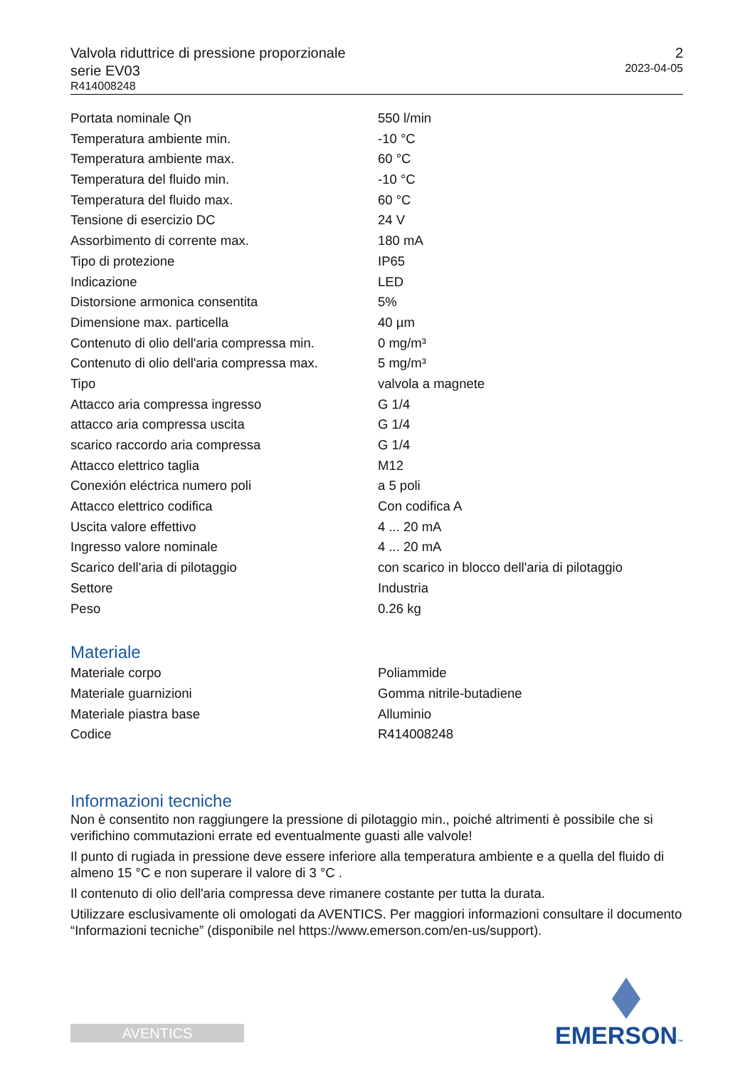Valvola riduttrice di pressione proporzionale
serie EV03
R414008248
2
2023-04-05
| Portata nominale Qn | 550 l/min |
| Temperatura ambiente min. | -10 °C |
| Temperatura ambiente max. | 60 °C |
| Temperatura del fluido min. | -10 °C |
| Temperatura del fluido max. | 60 °C |
| Tensione di esercizio DC | 24 V |
| Assorbimento di corrente max. | 180 mA |
| Tipo di protezione | IP65 |
| Indicazione | LED |
| Distorsione armonica consentita | 5% |
| Dimensione max. particella | 40 µm |
| Contenuto di olio dell'aria compressa min. | 0 mg/m³ |
| Contenuto di olio dell'aria compressa max. | 5 mg/m³ |
| Tipo | valvola a magnete |
| Attacco aria compressa ingresso | G 1/4 |
| attacco aria compressa uscita | G 1/4 |
| scarico raccordo aria compressa | G 1/4 |
| Attacco elettrico taglia | M12 |
| Conexión eléctrica numero poli | a 5 poli |
| Attacco elettrico codifica | Con codifica A |
| Uscita valore effettivo | 4 ... 20 mA |
| Ingresso valore nominale | 4 ... 20 mA |
| Scarico dell'aria di pilotaggio | con scarico in blocco dell'aria di pilotaggio |
| Settore | Industria |
| Peso | 0.26 kg |
Materiale
| Materiale corpo | Poliammide |
| Materiale guarnizioni | Gomma nitrile-butadiene |
| Materiale piastra base | Alluminio |
| Codice | R414008248 |
Informazioni tecniche
Non è consentito non raggiungere la pressione di pilotaggio min., poiché altrimenti è possibile che si verifichino commutazioni errate ed eventualmente guasti alle valvole!
Il punto di rugiada in pressione deve essere inferiore alla temperatura ambiente e a quella del fluido di almeno 15 °C e non superare il valore di 3 °C .
Il contenuto di olio dell'aria compressa deve rimanere costante per tutta la durata.
Utilizzare esclusivamente oli omologati da AVENTICS. Per maggiori informazioni consultare il documento “Informazioni tecniche” (disponibile nel https://www.emerson.com/en-us/support).
AVENTICS
EMERSON™